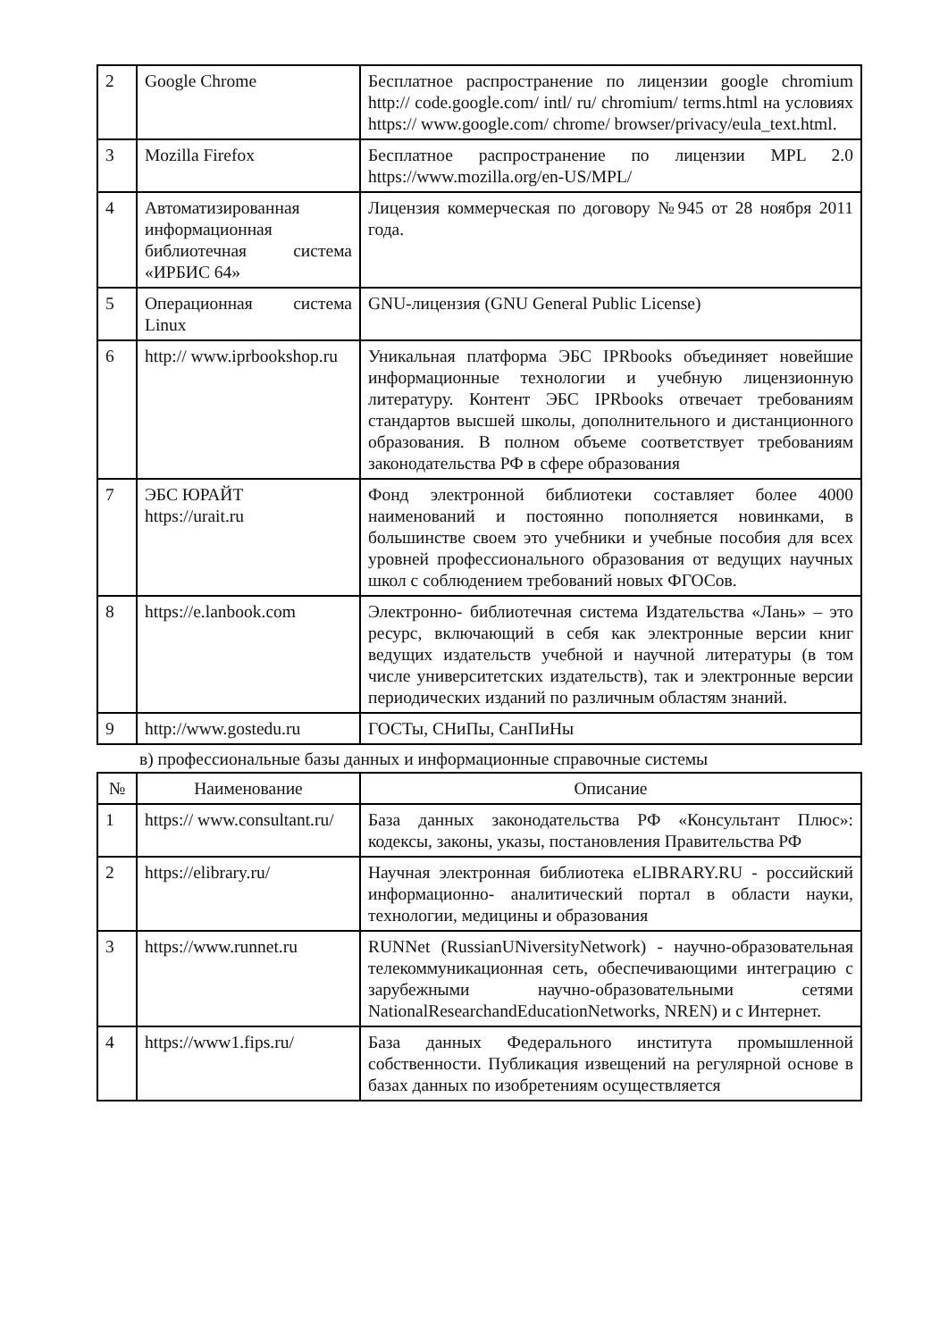| 2 | Google Chrome | Бесплатное распространение по лицензии google chromium http:// code.google.com/ intl/ ru/ chromium/ terms.html на условиях https:// www.google.com/ chrome/ browser/privacy/eula_text.html. |
| 3 | Mozilla Firefox | Бесплатное распространение по лицензии MPL 2.0 https://www.mozilla.org/en-US/MPL/ |
| 4 | Автоматизированная информационная библиотечная система «ИРБИС 64» | Лицензия коммерческая по договору №945 от 28 ноября 2011 года. |
| 5 | Операционная система Linux | GNU-лицензия (GNU General Public License) |
| 6 | http:// www.iprbookshop.ru | Уникальная платформа ЭБС IPRbooks объединяет новейшие информационные технологии и учебную лицензионную литературу. Контент ЭБС IPRbooks отвечает требованиям стандартов высшей школы, дополнительного и дистанционного образования. В полном объеме соответствует требованиям законодательства РФ в сфере образования |
| 7 | ЭБС ЮРАЙТ https://urait.ru | Фонд электронной библиотеки составляет более 4000 наименований и постоянно пополняется новинками, в большинстве своем это учебники и учебные пособия для всех уровней профессионального образования от ведущих научных школ с соблюдением требований новых ФГОСов. |
| 8 | https://e.lanbook.com | Электронно- библиотечная система Издательства «Лань» – это ресурс, включающий в себя как электронные версии книг ведущих издательств учебной и научной литературы (в том числе университетских издательств), так и электронные версии периодических изданий по различным областям знаний. |
| 9 | http://www.gostedu.ru | ГОСТы, СНиПы, СанПиНы |
в) профессиональные базы данных и информационные справочные системы
| № | Наименование | Описание |
| --- | --- | --- |
| 1 | https:// www.consultant.ru/ | База данных законодательства РФ «Консультант Плюс»: кодексы, законы, указы, постановления Правительства РФ |
| 2 | https://elibrary.ru/ | Научная электронная библиотека eLIBRARY.RU - российский информационно- аналитический портал в области науки, технологии, медицины и образования |
| 3 | https://www.runnet.ru | RUNNet (RussianUNiversityNetwork) - научно-образовательная телекоммуникационная сеть, обеспечивающими интеграцию с зарубежными научно-образовательными сетями NationalResearchandEducationNetworks, NREN) и с Интернет. |
| 4 | https://www1.fips.ru/ | База данных Федерального института промышленной собственности. Публикация извещений на регулярной основе в базах данных по изобретениям осуществляется |